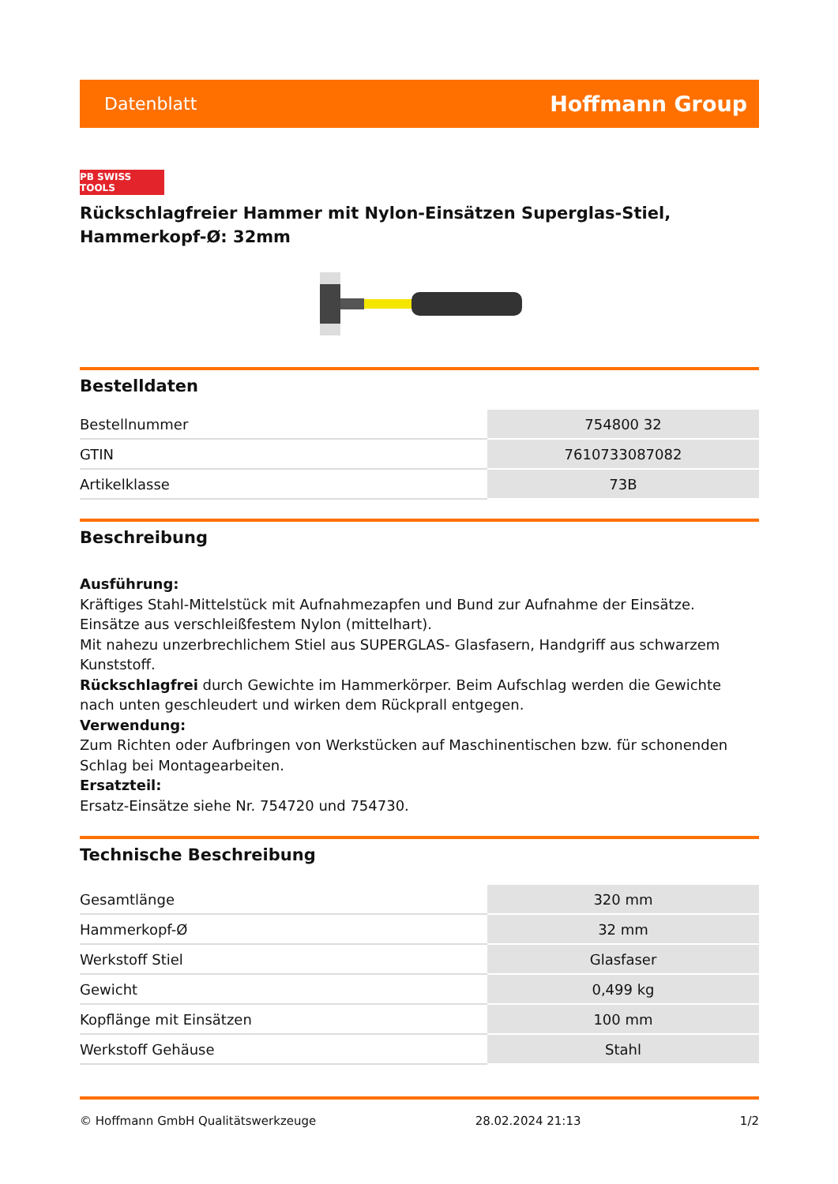Datenblatt Hoffmann Group
PB SWISS TOOLS
Rückschlagfreier Hammer mit Nylon-Einsätzen Superglas-Stiel, Hammerkopf-Ø: 32mm
Bestelldaten
| Bestellnummer | 754800 32 |
| GTIN | 7610733087082 |
| Artikelklasse | 73B |
Beschreibung
Ausführung:
Kräftiges Stahl-Mittelstück mit Aufnahmezapfen und Bund zur Aufnahme der Einsätze. Einsätze aus verschleißfestem Nylon (mittelhart).
Mit nahezu unzerbrechlichem Stiel aus SUPERGLAS- Glasfasern, Handgriff aus schwarzem Kunststoff.
Rückschlagfrei durch Gewichte im Hammerkörper. Beim Aufschlag werden die Gewichte nach unten geschleudert und wirken dem Rückprall entgegen.
Verwendung:
Zum Richten oder Aufbringen von Werkstücken auf Maschinentischen bzw. für schonenden Schlag bei Montagearbeiten.
Ersatzteil:
Ersatz-Einsätze siehe Nr. 754720 und 754730.
Technische Beschreibung
| Gesamtlänge | 320 mm |
| Hammerkopf-Ø | 32 mm |
| Werkstoff Stiel | Glasfaser |
| Gewicht | 0,499 kg |
| Kopflänge mit Einsätzen | 100 mm |
| Werkstoff Gehäuse | Stahl |
© Hoffmann GmbH Qualitätswerkzeuge 28.02.2024 21:13 1/2